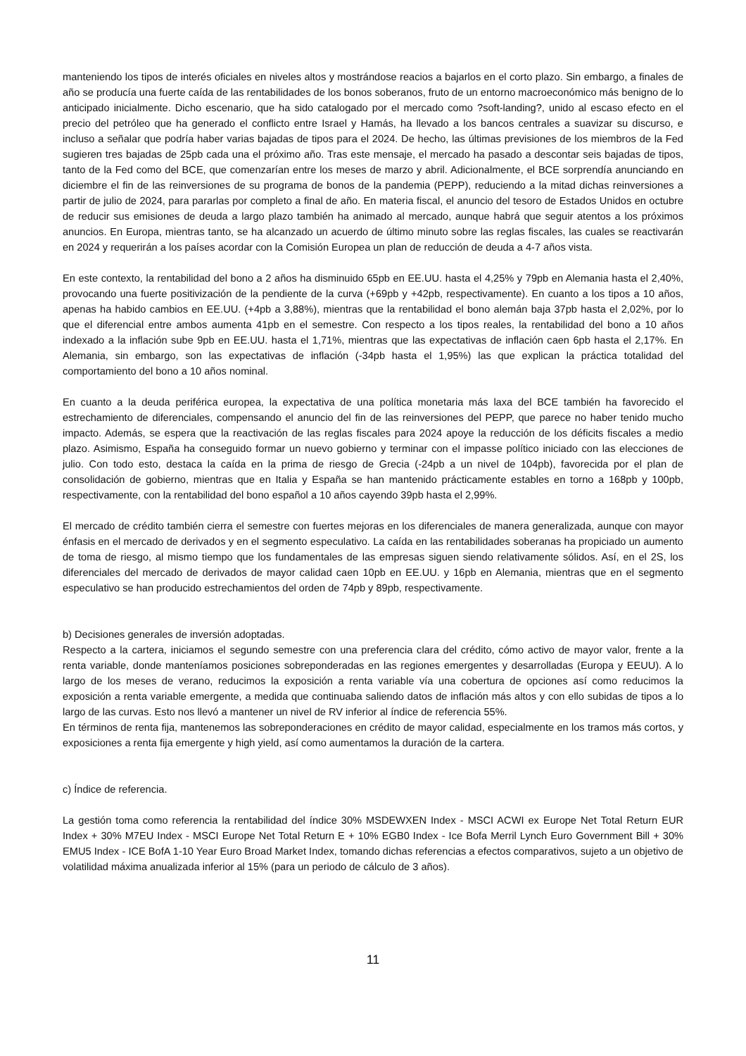manteniendo los tipos de interés oficiales en niveles altos y mostrándose reacios a bajarlos en el corto plazo. Sin embargo, a finales de año se producía una fuerte caída de las rentabilidades de los bonos soberanos, fruto de un entorno macroeconómico más benigno de lo anticipado inicialmente. Dicho escenario, que ha sido catalogado por el mercado como ?soft-landing?, unido al escaso efecto en el precio del petróleo que ha generado el conflicto entre Israel y Hamás, ha llevado a los bancos centrales a suavizar su discurso, e incluso a señalar que podría haber varias bajadas de tipos para el 2024. De hecho, las últimas previsiones de los miembros de la Fed sugieren tres bajadas de 25pb cada una el próximo año. Tras este mensaje, el mercado ha pasado a descontar seis bajadas de tipos, tanto de la Fed como del BCE, que comenzarían entre los meses de marzo y abril. Adicionalmente, el BCE sorprendía anunciando en diciembre el fin de las reinversiones de su programa de bonos de la pandemia (PEPP), reduciendo a la mitad dichas reinversiones a partir de julio de 2024, para pararlas por completo a final de año. En materia fiscal, el anuncio del tesoro de Estados Unidos en octubre de reducir sus emisiones de deuda a largo plazo también ha animado al mercado, aunque habrá que seguir atentos a los próximos anuncios. En Europa, mientras tanto, se ha alcanzado un acuerdo de último minuto sobre las reglas fiscales, las cuales se reactivarán en 2024 y requerirán a los países acordar con la Comisión Europea un plan de reducción de deuda a 4-7 años vista.
En este contexto, la rentabilidad del bono a 2 años ha disminuido 65pb en EE.UU. hasta el 4,25% y 79pb en Alemania hasta el 2,40%, provocando una fuerte positivización de la pendiente de la curva (+69pb y +42pb, respectivamente). En cuanto a los tipos a 10 años, apenas ha habido cambios en EE.UU. (+4pb a 3,88%), mientras que la rentabilidad el bono alemán baja 37pb hasta el 2,02%, por lo que el diferencial entre ambos aumenta 41pb en el semestre. Con respecto a los tipos reales, la rentabilidad del bono a 10 años indexado a la inflación sube 9pb en EE.UU. hasta el 1,71%, mientras que las expectativas de inflación caen 6pb hasta el 2,17%. En Alemania, sin embargo, son las expectativas de inflación (-34pb hasta el 1,95%) las que explican la práctica totalidad del comportamiento del bono a 10 años nominal.
En cuanto a la deuda periférica europea, la expectativa de una política monetaria más laxa del BCE también ha favorecido el estrechamiento de diferenciales, compensando el anuncio del fin de las reinversiones del PEPP, que parece no haber tenido mucho impacto. Además, se espera que la reactivación de las reglas fiscales para 2024 apoye la reducción de los déficits fiscales a medio plazo. Asimismo, España ha conseguido formar un nuevo gobierno y terminar con el impasse político iniciado con las elecciones de julio. Con todo esto, destaca la caída en la prima de riesgo de Grecia (-24pb a un nivel de 104pb), favorecida por el plan de consolidación de gobierno, mientras que en Italia y España se han mantenido prácticamente estables en torno a 168pb y 100pb, respectivamente, con la rentabilidad del bono español a 10 años cayendo 39pb hasta el 2,99%.
El mercado de crédito también cierra el semestre con fuertes mejoras en los diferenciales de manera generalizada, aunque con mayor énfasis en el mercado de derivados y en el segmento especulativo. La caída en las rentabilidades soberanas ha propiciado un aumento de toma de riesgo, al mismo tiempo que los fundamentales de las empresas siguen siendo relativamente sólidos. Así, en el 2S, los diferenciales del mercado de derivados de mayor calidad caen 10pb en EE.UU. y 16pb en Alemania, mientras que en el segmento especulativo se han producido estrechamientos del orden de 74pb y 89pb, respectivamente.
b) Decisiones generales de inversión adoptadas.
Respecto a la cartera, iniciamos el segundo semestre con una preferencia clara del crédito, cómo activo de mayor valor, frente a la renta variable, donde manteníamos posiciones sobreponderadas en las regiones emergentes y desarrolladas (Europa y EEUU). A lo largo de los meses de verano, reducimos la exposición a renta variable vía una cobertura de opciones así como reducimos la exposición a renta variable emergente, a medida que continuaba saliendo datos de inflación más altos y con ello subidas de tipos a lo largo de las curvas. Esto nos llevó a mantener un nivel de RV inferior al índice de referencia 55%.
En términos de renta fija, mantenemos las sobreponderaciones en crédito de mayor calidad, especialmente en los tramos más cortos, y exposiciones a renta fija emergente y high yield, así como aumentamos la duración de la cartera.
c) Índice de referencia.
La gestión toma como referencia la rentabilidad del índice 30% MSDEWXEN Index - MSCI ACWI ex Europe Net Total Return EUR Index + 30% M7EU Index - MSCI Europe Net Total Return E + 10% EGB0 Index - Ice Bofa Merril Lynch Euro Government Bill + 30% EMU5 Index - ICE BofA 1-10 Year Euro Broad Market Index, tomando dichas referencias a efectos comparativos, sujeto a un objetivo de volatilidad máxima anualizada inferior al 15% (para un periodo de cálculo de 3 años).
11